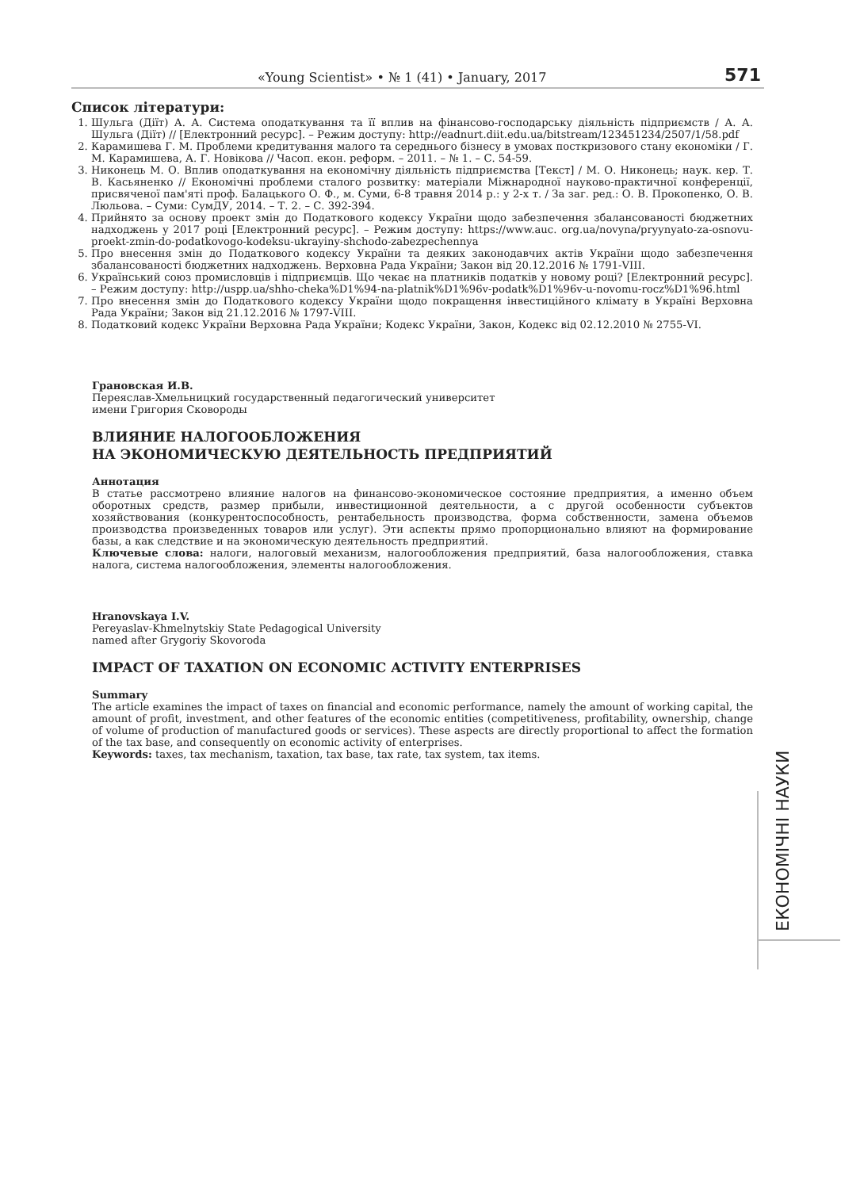«Young Scientist» • № 1 (41) • January, 2017 571
Список літератури:
1. Шульга (Діїт) А. А. Система оподаткування та її вплив на фінансово-господарську діяльність підприємств / А. А. Шульга (Діїт) // [Електронний ресурс]. – Режим доступу: http://eadnurt.diit.edu.ua/bitstream/123451234/2507/1/58.pdf
2. Карамишева Г. М. Проблеми кредитування малого та середнього бізнесу в умовах посткризового стану економіки / Г. М. Карамишева, А. Г. Новікова // Часоп. екон. реформ. – 2011. – № 1. – С. 54-59.
3. Никонець М. О. Вплив оподаткування на економічну діяльність підприємства [Текст] / М. О. Никонець; наук. кер. Т. В. Касьяненко // Економічні проблеми сталого розвитку: матеріали Міжнародної науково-практичної конференції, присвяченої пам'яті проф. Балацького О. Ф., м. Суми, 6-8 травня 2014 р.: у 2-х т. / За заг. ред.: О. В. Прокопенко, О. В. Люльова. – Суми: СумДУ, 2014. – Т. 2. – С. 392-394.
4. Прийнято за основу проект змін до Податкового кодексу України щодо забезпечення збалансованості бюджетних надходжень у 2017 році [Електронний ресурс]. – Режим доступу: https://www.auc. org.ua/novyna/pryynyato-za-osnovu-proekt-zmin-do-podatkovogo-kodeksu-ukrayiny-shchodo-zabezpechennya
5. Про внесення змін до Податкового кодексу України та деяких законодавчих актів України щодо забезпечення збалансованості бюджетних надходжень. Верховна Рада України; Закон від 20.12.2016 № 1791-VIII.
6. Український союз промисловців і підприємців. Що чекає на платників податків у новому році? [Електронний ресурс]. – Режим доступу: http://uspp.ua/shho-cheka%D1%94-na-platnik%D1%96v-podatk%D1%96v-u-novomu-rocz%D1%96.html
7. Про внесення змін до Податкового кодексу України щодо покращення інвестиційного клімату в Україні Верховна Рада України; Закон від 21.12.2016 № 1797-VIII.
8. Податковий кодекс України Верховна Рада України; Кодекс України, Закон, Кодекс від 02.12.2010 № 2755-VI.
Грановская И.В.
Переяслав-Хмельницкий государственный педагогический университет
имени Григория Сковороды
ВЛИЯНИЕ НАЛОГООБЛОЖЕНИЯ
НА ЭКОНОМИЧЕСКУЮ ДЕЯТЕЛЬНОСТЬ ПРЕДПРИЯТИЙ
Аннотация
В статье рассмотрено влияние налогов на финансово-экономическое состояние предприятия, а именно объем оборотных средств, размер прибыли, инвестиционной деятельности, а с другой особенности субъектов хозяйствования (конкурентоспособность, рентабельность производства, форма собственности, замена объемов производства произведенных товаров или услуг). Эти аспекты прямо пропорционально влияют на формирование базы, а как следствие и на экономическую деятельность предприятий.
Ключевые слова: налоги, налоговый механизм, налогообложения предприятий, база налогообложения, ставка налога, система налогообложения, элементы налогообложения.
Hranovskaya I.V.
Pereyaslav-Khmelnytskiy State Pedagogical University
named after Grygoriy Skovoroda
IMPACT OF TAXATION ON ECONOMIC ACTIVITY ENTERPRISES
Summary
The article examines the impact of taxes on financial and economic performance, namely the amount of working capital, the amount of profit, investment, and other features of the economic entities (competitiveness, profitability, ownership, change of volume of production of manufactured goods or services). These aspects are directly proportional to affect the formation of the tax base, and consequently on economic activity of enterprises.
Keywords: taxes, tax mechanism, taxation, tax base, tax rate, tax system, tax items.
ЕКОНОМІЧНІ НАУКИ